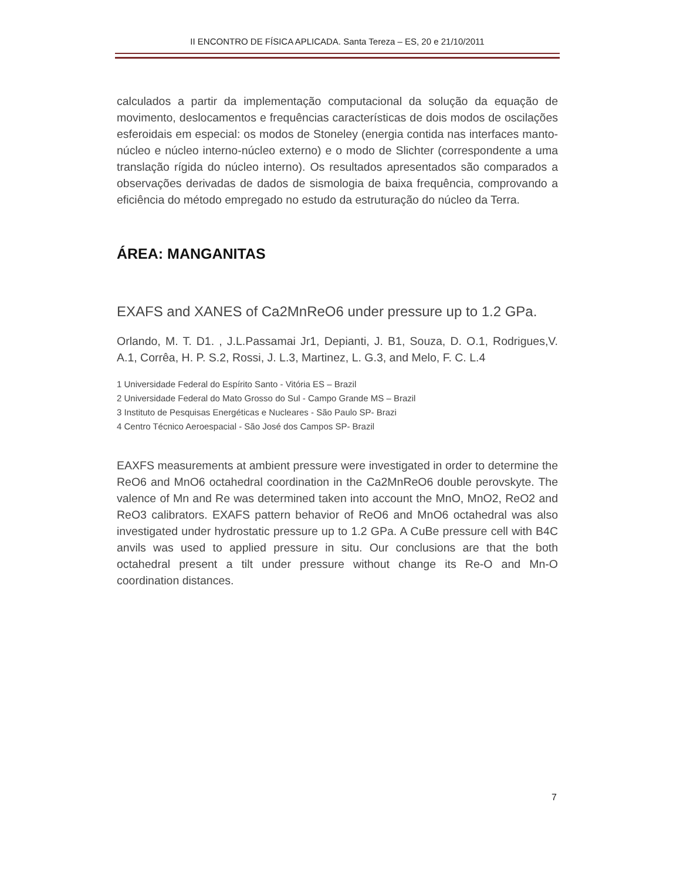II ENCONTRO DE FÍSICA APLICADA. Santa Tereza – ES, 20 e 21/10/2011
calculados a partir da implementação computacional da solução da equação de movimento, deslocamentos e frequências características de dois modos de oscilações esferoidais em especial: os modos de Stoneley (energia contida nas interfaces manto-núcleo e núcleo interno-núcleo externo) e o modo de Slichter (correspondente a uma translação rígida do núcleo interno). Os resultados apresentados são comparados a observações derivadas de dados de sismologia de baixa frequência, comprovando a eficiência do método empregado no estudo da estruturação do núcleo da Terra.
ÁREA: MANGANITAS
EXAFS and XANES of Ca2MnReO6 under pressure up to 1.2 GPa.
Orlando, M. T. D1. , J.L.Passamai Jr1, Depianti, J. B1, Souza, D. O.1, Rodrigues,V. A.1, Corrêa, H. P. S.2, Rossi, J. L.3, Martinez, L. G.3, and Melo, F. C. L.4
1 Universidade Federal do Espírito Santo - Vitória ES – Brazil
2 Universidade Federal do Mato Grosso do Sul - Campo Grande MS – Brazil
3 Instituto de Pesquisas Energéticas e Nucleares - São Paulo SP- Brazi
4 Centro Técnico Aeroespacial - São José dos Campos SP- Brazil
EAXFS measurements at ambient pressure were investigated in order to determine the ReO6 and MnO6 octahedral coordination in the Ca2MnReO6 double perovskyte. The valence of Mn and Re was determined taken into account the MnO, MnO2, ReO2 and ReO3 calibrators. EXAFS pattern behavior of ReO6 and MnO6 octahedral was also investigated under hydrostatic pressure up to 1.2 GPa. A CuBe pressure cell with B4C anvils was used to applied pressure in situ. Our conclusions are that the both octahedral present a tilt under pressure without change its Re-O and Mn-O coordination distances.
7